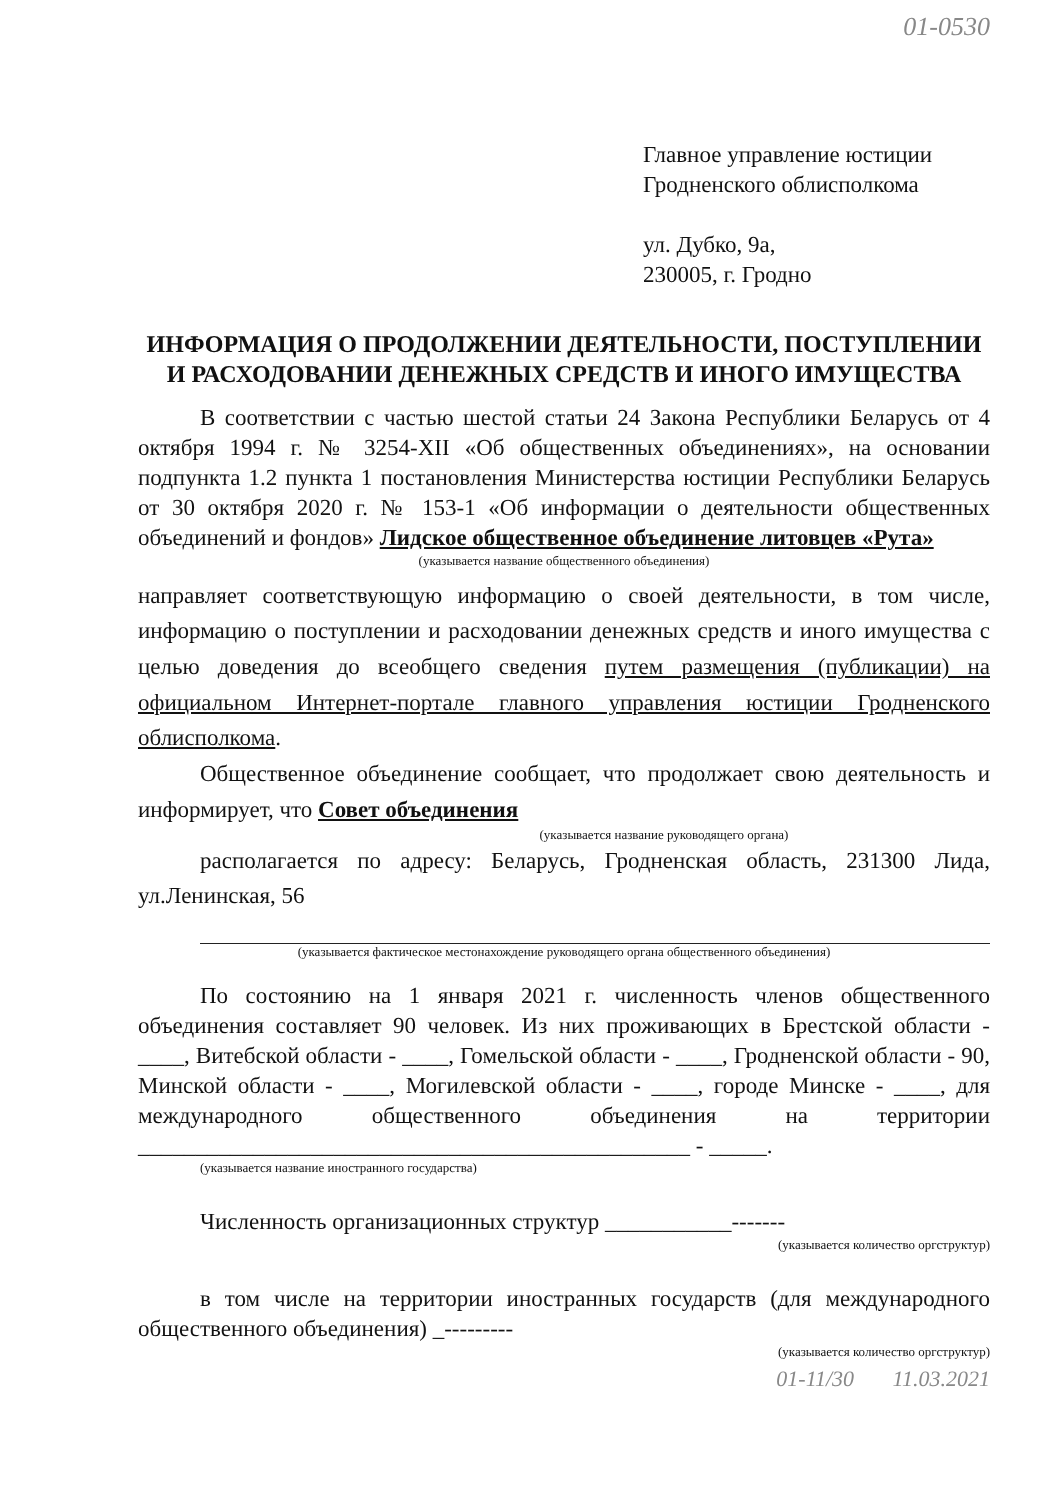01-0530
Главное управление юстиции
Гродненского облисполкома
ул. Дубко, 9а,
230005, г. Гродно
ИНФОРМАЦИЯ О ПРОДОЛЖЕНИИ ДЕЯТЕЛЬНОСТИ, ПОСТУПЛЕНИИ И РАСХОДОВАНИИ ДЕНЕЖНЫХ СРЕДСТВ И ИНОГО ИМУЩЕСТВА
В соответствии с частью шестой статьи 24 Закона Республики Беларусь от 4 октября 1994 г. № 3254-XII «Об общественных объединениях», на основании подпункта 1.2 пункта 1 постановления Министерства юстиции Республики Беларусь от 30 октября 2020 г. № 153-1 «Об информации о деятельности общественных объединений и фондов» Лидское общественное объединение литовцев «Рута»
(указывается название общественного объединения)
направляет соответствующую информацию о своей деятельности, в том числе, информацию о поступлении и расходовании денежных средств и иного имущества с целью доведения до всеобщего сведения путем размещения (публикации) на официальном Интернет-портале главного управления юстиции Гродненского облисполкома.
Общественное объединение сообщает, что продолжает свою деятельность и информирует, что Совет объединения
(указывается название руководящего органа)
располагается по адресу: Беларусь, Гродненская область, 231300 Лида, ул.Ленинская, 56
(указывается фактическое местонахождение руководящего органа общественного объединения)
По состоянию на 1 января 2021 г. численность членов общественного объединения составляет 90 человек. Из них проживающих в Брестской области - ____, Витебской области - ____, Гомельской области - ____, Гродненской области - 90, Минской области - ____, Могилевской области - ____, городе Минске - ____, для международного общественного объединения на территории ________________________________________________ - _____.
(указывается название иностранного государства)
Численность организационных структур ___________-------
(указывается количество оргструктур)
в том числе на территории иностранных государств (для международного общественного объединения) _---------
(указывается количество оргструктур)
01-11/30 11.03.2021